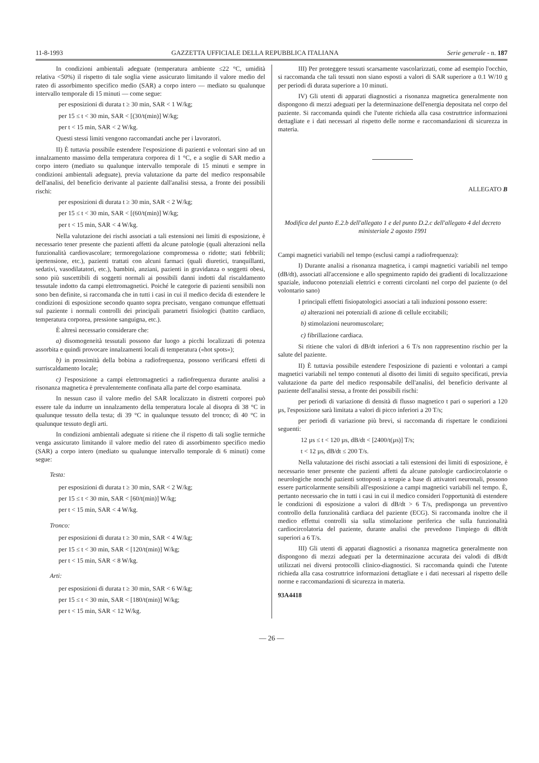11-8-1993 GAZZETTA UFFICIALE DELLA REPUBBLICA ITALIANA Serie generale - n. 187
In condizioni ambientali adeguate (temperatura ambiente ≤22 °C, umidità relativa <50%) il rispetto di tale soglia viene assicurato limitando il valore medio del rateo di assorbimento specifico medio (SAR) a corpo intero — mediato su qualunque intervallo temporale di 15 minuti — come segue:
per esposizioni di durata t ≥ 30 min, SAR < 1 W/kg;
per 15 ≤ t < 30 min, SAR < [(30/t(min)] W/kg;
per t < 15 min, SAR < 2 W/kg.
Questi stessi limiti vengono raccomandati anche per i lavoratori.
II) È tuttavia possibile estendere l'esposizione di pazienti e volontari sino ad un innalzamento massimo della temperatura corporea di 1 °C, e a soglie di SAR medio a corpo intero (mediato su qualunque intervallo temporale di 15 minuti e sempre in condizioni ambientali adeguate), previa valutazione da parte del medico responsabile dell'analisi, del beneficio derivante al paziente dall'analisi stessa, a fronte dei possibili rischi:
per esposizioni di durata t ≥ 30 min, SAR < 2 W/kg;
per 15 ≤ t < 30 min, SAR < [(60/t(min)] W/kg;
per t < 15 min, SAR < 4 W/kg.
Nella valutazione dei rischi associati a tali estensioni nei limiti di esposizione, è necessario tener presente che pazienti affetti da alcune patologie (quali alterazioni nella funzionalità cardiovascolare; termoregolazione compromessa o ridotte; stati febbrili; ipertensione, etc.), pazienti trattati con alcuni farmaci (quali diuretici, tranquillanti, sedativi, vasodilatatori, etc.), bambini, anziani, pazienti in gravidanza o soggetti obesi, sono più suscettibili di soggetti normali ai possibili danni indotti dal riscaldamento tessutale indotto da campi elettromagnetici. Poiché le categorie di pazienti sensibili non sono ben definite, si raccomanda che in tutti i casi in cui il medico decida di estendere le condizioni di esposizione secondo quanto sopra precisato, vengano comunque effettuati sul paziente i normali controlli dei principali parametri fisiologici (battito cardiaco, temperatura corporea, pressione sanguigna, etc.).
È altresì necessario considerare che:
a) disomogeneità tessutali possono dar luogo a picchi localizzati di potenza assorbita e quindi provocare innalzamenti locali di temperatura («hot spots»);
b) in prossimità della bobina a radiofrequenza, possono verificarsi effetti di surriscaldamento locale;
c) l'esposizione a campi elettromagnetici a radiofrequenza durante analisi a risonanza magnetica è prevalentemente confinata alla parte del corpo esaminata.
In nessun caso il valore medio del SAR localizzato in distretti corporei può essere tale da indurre un innalzamento della temperatura locale al disopra di 38 °C in qualunque tessuto della testa; di 39 °C in qualunque tessuto del tronco; di 40 °C in qualunque tessuto degli arti.
In condizioni ambientali adeguate si ritiene che il rispetto di tali soglie termiche venga assicurato limitando il valore medio del rateo di assorbimento specifico medio (SAR) a corpo intero (mediato su qualunque intervallo temporale di 6 minuti) come segue:
Testa:
per esposizioni di durata t ≥ 30 min, SAR < 2 W/kg;
per 15 ≤ t < 30 min, SAR < [60/t(min)] W/kg;
per t < 15 min, SAR < 4 W/kg.
Tronco:
per esposizioni di durata t ≥ 30 min, SAR < 4 W/kg;
per 15 ≤ t < 30 min, SAR < [120/t(min)] W/kg;
per t < 15 min, SAR < 8 W/kg.
Arti:
per esposizioni di durata t ≥ 30 min, SAR < 6 W/kg;
per 15 ≤ t < 30 min, SAR < [180/t(min)] W/kg;
per t < 15 min, SAR < 12 W/kg.
III) Per proteggere tessuti scarsamente vascolarizzati, come ad esempio l'occhio, si raccomanda che tali tessuti non siano esposti a valori di SAR superiore a 0.1 W/10 g per periodi di durata superiore a 10 minuti.
IV) Gli utenti di apparati diagnostici a risonanza magnetica generalmente non dispongono di mezzi adeguati per la determinazione dell'energia depositata nel corpo del paziente. Si raccomanda quindi che l'utente richieda alla casa costruttrice informazioni dettagliate e i dati necessari al rispetto delle norme e raccomandazioni di sicurezza in materia.
ALLEGATO B
Modifica del punto E.2.b dell'allegato 1 e del punto D.2.c dell'allegato 4 del decreto ministeriale 2 agosto 1991
Campi magnetici variabili nel tempo (esclusi campi a radiofrequenza):
I) Durante analisi a risonanza magnetica, i campi magnetici variabili nel tempo (dB/dt), associati all'accensione e allo spegnimento rapido dei gradienti di localizzazione spaziale, inducono potenziali elettrici e correnti circolanti nel corpo del paziente (o del volontario sano)
I principali effetti fisiopatologici associati a tali induzioni possono essere:
a) alterazioni nei potenziali di azione di cellule eccitabili;
b) stimolazioni neuromuscolare;
c) fibrillazione cardiaca.
Si ritiene che valori di dB/dt inferiori a 6 T/s non rappresentino rischio per la salute del paziente.
II) È tuttavia possibile estendere l'esposizione di pazienti e volontari a campi magnetici variabili nel tempo contenuti al disotto dei limiti di seguito specificati, previa valutazione da parte del medico responsabile dell'analisi, del beneficio derivante al paziente dell'analisi stessa, a fronte dei possibili rischi:
per periodi di variazione di densità di flusso magnetico t pari o superiori a 120 µs, l'esposizione sarà limitata a valori di picco inferiori a 20 T/s;
per periodi di variazione più brevi, si raccomanda di rispettare le condizioni seguenti:
12 µs ≤ t < 120 µs, dB/dt < [2400/t(µs)] T/s;
t < 12 µs, dB/dt ≤ 200 T/s.
Nella valutazione dei rischi associati a tali estensioni dei limiti di esposizione, è necessario tener presente che pazienti affetti da alcune patologie cardiocircolatorie o neurologiche nonché pazienti sottoposti a terapie a base di attivatori neuronali, possono essere particolarmente sensibili all'esposizione a campi magnetici variabili nel tempo. È, pertanto necessario che in tutti i casi in cui il medico consideri l'opportunità di estendere le condizioni di esposizione a valori di dB/dt > 6 T/s, predisponga un preventivo controllo della funzionalità cardiaca del paziente (ECG). Si raccomanda inoltre che il medico effettui controlli sia sulla stimolazione periferica che sulla funzionalità cardiocircolatoria del paziente, durante analisi che prevedono l'impiego di dB/dt superiori a 6 T/s.
III) Gli utenti di apparati diagnostici a risonanza magnetica generalmente non dispongono di mezzi adeguati per la determinazione accurata dei valodi di dB/dt utilizzati nei diversi protocolli clinico-diagnostici. Si raccomanda quindi che l'utente richieda alla casa costruttrice informazioni dettagliate e i dati necessari al rispetto delle norme e raccomandazioni di sicurezza in materia.
93A4418
— 26 —